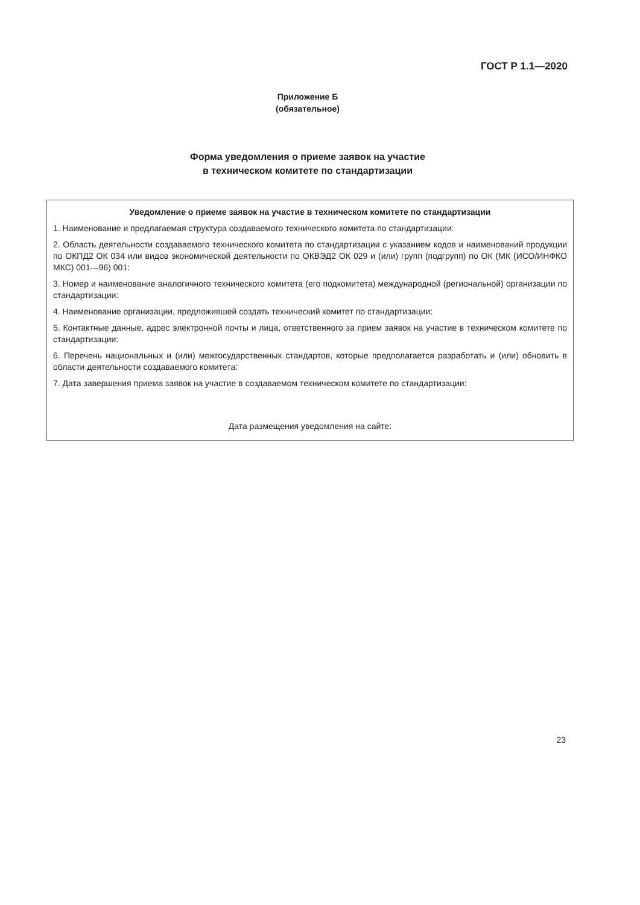ГОСТ Р 1.1—2020
Приложение Б
(обязательное)
Форма уведомления о приеме заявок на участие
в техническом комитете по стандартизации
Уведомление о приеме заявок на участие в техническом комитете по стандартизации
1. Наименование и предлагаемая структура создаваемого технического комитета по стандартизации:
2. Область деятельности создаваемого технического комитета по стандартизации с указанием кодов и наименований продукции по ОКПД2 ОК 034 или видов экономической деятельности по ОКВЭД2 ОК 029 и (или) групп (подгрупп) по ОК (МК (ИСО/ИНФКО МКС) 001—96) 001:
3. Номер и наименование аналогичного технического комитета (его подкомитета) международной (региональной) организации по стандартизации:
4. Наименование организации, предложившей создать технический комитет по стандартизации:
5. Контактные данные, адрес электронной почты и лица, ответственного за прием заявок на участие в техническом комитете по стандартизации:
6. Перечень национальных и (или) межгосударственных стандартов, которые предполагается разработать и (или) обновить в области деятельности создаваемого комитета:
7. Дата завершения приема заявок на участие в создаваемом техническом комитете по стандартизации:
Дата размещения уведомления на сайте:
23